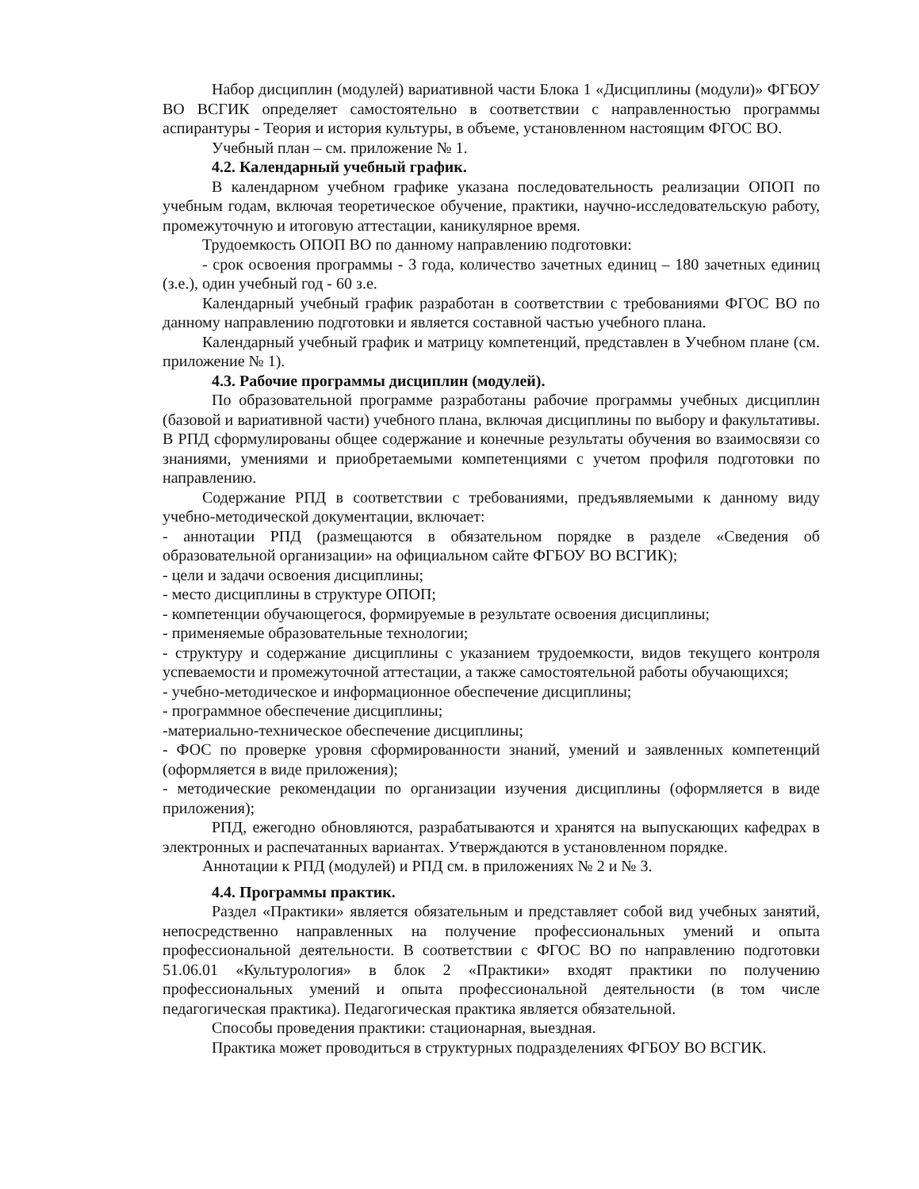Набор дисциплин (модулей) вариативной части Блока 1 «Дисциплины (модули)» ФГБОУ ВО ВСГИК определяет самостоятельно в соответствии с направленностью программы аспирантуры - Теория и история культуры, в объеме, установленном настоящим ФГОС ВО.
Учебный план – см. приложение № 1.
4.2. Календарный учебный график.
В календарном учебном графике указана последовательность реализации ОПОП по учебным годам, включая теоретическое обучение, практики, научно-исследовательскую работу, промежуточную и итоговую аттестации, каникулярное время.
Трудоемкость ОПОП ВО по данному направлению подготовки:
- срок освоения программы - 3 года, количество зачетных единиц – 180 зачетных единиц (з.е.), один учебный год - 60 з.е.
Календарный учебный график разработан в соответствии с требованиями ФГОС ВО по данному направлению подготовки и является составной частью учебного плана.
Календарный учебный график и матрицу компетенций, представлен в Учебном плане (см. приложение № 1).
4.3. Рабочие программы дисциплин (модулей).
По образовательной программе разработаны рабочие программы учебных дисциплин (базовой и вариативной части) учебного плана, включая дисциплины по выбору и факультативы. В РПД сформулированы общее содержание и конечные результаты обучения во взаимосвязи со знаниями, умениями и приобретаемыми компетенциями с учетом профиля подготовки по направлению.
Содержание РПД в соответствии с требованиями, предъявляемыми к данному виду учебно-методической документации, включает:
- аннотации РПД (размещаются в обязательном порядке в разделе «Сведения об образовательной организации» на официальном сайте ФГБОУ ВО ВСГИК);
- цели и задачи освоения дисциплины;
- место дисциплины в структуре ОПОП;
- компетенции обучающегося, формируемые в результате освоения дисциплины;
- применяемые образовательные технологии;
- структуру и содержание дисциплины с указанием трудоемкости, видов текущего контроля успеваемости и промежуточной аттестации, а также самостоятельной работы обучающихся;
- учебно-методическое и информационное обеспечение дисциплины;
- программное обеспечение дисциплины;
-материально-техническое обеспечение дисциплины;
- ФОС по проверке уровня сформированности знаний, умений и заявленных компетенций (оформляется в виде приложения);
- методические рекомендации по организации изучения дисциплины (оформляется в виде приложения);
РПД, ежегодно обновляются, разрабатываются и хранятся на выпускающих кафедрах в электронных и распечатанных вариантах. Утверждаются в установленном порядке.
Аннотации к РПД (модулей) и РПД см. в приложениях № 2 и № 3.
4.4. Программы практик.
Раздел «Практики» является обязательным и представляет собой вид учебных занятий, непосредственно направленных на получение профессиональных умений и опыта профессиональной деятельности. В соответствии с ФГОС ВО по направлению подготовки 51.06.01 «Культурология» в блок 2 «Практики» входят практики по получению профессиональных умений и опыта профессиональной деятельности (в том числе педагогическая практика). Педагогическая практика является обязательной.
Способы проведения практики: стационарная, выездная.
Практика может проводиться в структурных подразделениях ФГБОУ ВО ВСГИК.